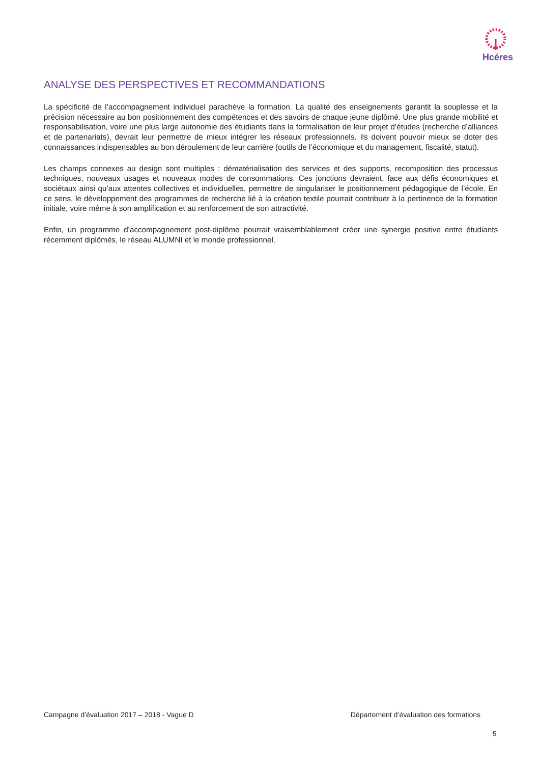Hcéres
ANALYSE DES PERSPECTIVES ET RECOMMANDATIONS
La spécificité de l’accompagnement individuel parachève la formation. La qualité des enseignements garantit la souplesse et la précision nécessaire au bon positionnement des compétences et des savoirs de chaque jeune diplômé. Une plus grande mobilité et responsabilisation, voire une plus large autonomie des étudiants dans la formalisation de leur projet d’études (recherche d’alliances et de partenariats), devrait leur permettre de mieux intégrer les réseaux professionnels. Ils doivent pouvoir mieux se doter des connaissances indispensables au bon déroulement de leur carrière (outils de l’économique et du management, fiscalité, statut).
Les champs connexes au design sont multiples : dématérialisation des services et des supports, recomposition des processus techniques, nouveaux usages et nouveaux modes de consommations. Ces jonctions devraient, face aux défis économiques et sociétaux ainsi qu’aux attentes collectives et individuelles, permettre de singulariser le positionnement pédagogique de l’école. En ce sens, le développement des programmes de recherche lié à la création textile pourrait contribuer à la pertinence de la formation initiale, voire même à son amplification et au renforcement de son attractivité.
Enfin, un programme d’accompagnement post-diplôme pourrait vraisemblablement créer une synergie positive entre étudiants récemment diplômés, le réseau ALUMNI et le monde professionnel.
Campagne d’évaluation 2017 – 2018 - Vague D Département d’évaluation des formations
5